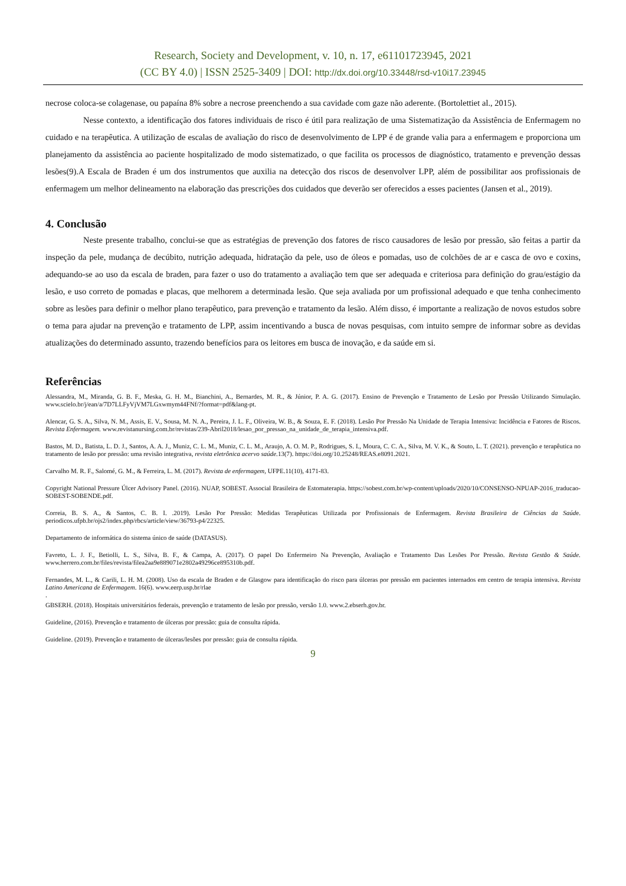Research, Society and Development, v. 10, n. 17, e61101723945, 2021
(CC BY 4.0) | ISSN 2525-3409 | DOI: http://dx.doi.org/10.33448/rsd-v10i17.23945
necrose coloca-se colagenase, ou papaína 8% sobre a necrose preenchendo a sua cavidade com gaze não aderente. (Bortolettiet al., 2015).
Nesse contexto, a identificação dos fatores individuais de risco é útil para realização de uma Sistematização da Assistência de Enfermagem no cuidado e na terapêutica. A utilização de escalas de avaliação do risco de desenvolvimento de LPP é de grande valia para a enfermagem e proporciona um planejamento da assistência ao paciente hospitalizado de modo sistematizado, o que facilita os processos de diagnóstico, tratamento e prevenção dessas lesões(9).A Escala de Braden é um dos instrumentos que auxilia na detecção dos riscos de desenvolver LPP, além de possibilitar aos profissionais de enfermagem um melhor delineamento na elaboração das prescrições dos cuidados que deverão ser oferecidos a esses pacientes (Jansen et al., 2019).
4. Conclusão
Neste presente trabalho, conclui-se que as estratégias de prevenção dos fatores de risco causadores de lesão por pressão, são feitas a partir da inspeção da pele, mudança de decúbito, nutrição adequada, hidratação da pele, uso de óleos e pomadas, uso de colchões de ar e casca de ovo e coxins, adequando-se ao uso da escala de braden, para fazer o uso do tratamento a avaliação tem que ser adequada e criteriosa para definição do grau/estágio da lesão, e uso correto de pomadas e placas, que melhorem a determinada lesão. Que seja avaliada por um profissional adequado e que tenha conhecimento sobre as lesões para definir o melhor plano terapêutico, para prevenção e tratamento da lesão. Além disso, é importante a realização de novos estudos sobre o tema para ajudar na prevenção e tratamento de LPP, assim incentivando a busca de novas pesquisas, com intuito sempre de informar sobre as devidas atualizações do determinado assunto, trazendo benefícios para os leitores em busca de inovação, e da saúde em si.
Referências
Alessandra, M., Miranda, G. B. F., Meska, G. H. M., Bianchini, A., Bernardes, M. R., & Júnior, P. A. G. (2017). Ensino de Prevenção e Tratamento de Lesão por Pressão Utilizando Simulação. www.scielo.br/j/ean/a/7D7LLFyVjVM7LGxwmym44FNf/?format=pdf&lang-pt.
Alencar, G. S. A., Silva, N. M., Assis, E. V., Sousa, M. N. A., Pereira, J. L. F., Oliveira, W. B., & Souza, E. F. (2018). Lesão Por Pressão Na Unidade de Terapia Intensiva: Incidência e Fatores de Riscos. Revista Enfermagem. www.revistanursing.com.br/revistas/239-Abril2018/lesao_por_pressao_na_unidade_de_terapia_intensiva.pdf.
Bastos, M. D., Batista, L. D. J., Santos, A. A. J., Muniz, C. L. M., Muniz, C. L. M., Araujo, A. O. M. P., Rodrigues, S. I., Moura, C. C. A., Silva, M. V. K., & Souto, L. T. (2021). prevenção e terapêutica no tratamento de lesão por pressão: uma revisão integrativa, revista eletrônica acervo saúde. 13(7). https://doi.org/10.25248/REAS.e8091.2021.
Carvalho M. R. F., Salomé, G. M., & Ferreira, L. M. (2017). Revista de enfermagem, UFPE.11(10), 4171-83.
Copyright National Pressure Úlcer Advisory Panel. (2016). NUAP, SOBEST. Associal Brasileira de Estomaterapia. https://sobest.com.br/wp-content/uploads/2020/10/CONSENSO-NPUAP-2016_traducao-SOBEST-SOBENDE.pdf.
Correia, B. S. A., & Santos, C. B. I. .2019). Lesão Por Pressão: Medidas Terapêuticas Utilizada por Profissionais de Enfermagem. Revista Brasileira de Ciências da Saúde. periodicos.ufpb.br/ojs2/index.php/rbcs/article/view/36793-p4/22325.
Departamento de informática do sistema único de saúde (DATASUS).
Favreto, L. J. F., Betiolli, L. S., Silva, B. F., & Campa, A. (2017). O papel Do Enfermeiro Na Prevenção, Avaliação e Tratamento Das Lesões Por Pressão. Revista Gestão & Saúde. www.herrero.com.br/files/revista/filea2aa9e889071e2802a49296ce895310b.pdf.
Fernandes, M. L., & Carili, L. H. M. (2008). Uso da escala de Braden e de Glasgow para identificação do risco para úlceras por pressão em pacientes internados em centro de terapia intensiva. Revista Latino Americana de Enfermagem. 16(6). www.eerp.usp.br/rlae
.
GBSERH. (2018). Hospitais universitários federais, prevenção e tratamento de lesão por pressão, versão 1.0. www.2.ebserh.gov.br.
Guideline, (2016). Prevenção e tratamento de úlceras por pressão: guia de consulta rápida.
Guideline. (2019). Prevenção e tratamento de úlceras/lesões por pressão: guia de consulta rápida.
9